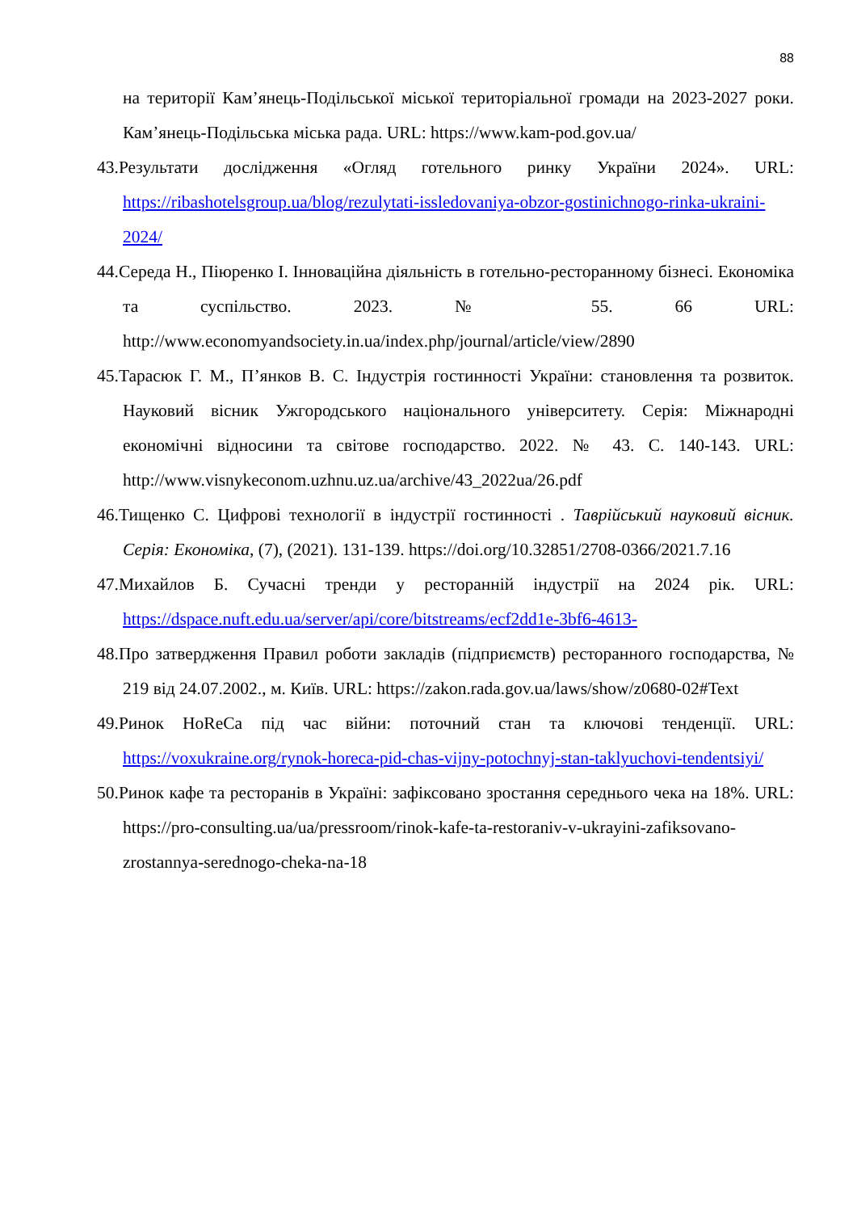88
на території Кам’янець-Подільської міської територіальної громади на 2023-2027 роки. Кам’янець-Подільська міська рада. URL: https://www.kam-pod.gov.ua/
43.Результати дослідження «Огляд готельного ринку України 2024». URL: https://ribashotelsgroup.ua/blog/rezulytati-issledovaniya-obzor-gostinichnogo-rinka-ukraini-2024/
44.Середа Н., Піюренко І. Інноваційна діяльність в готельно-ресторанному бізнесі. Економіка та суспільство. 2023. № 55. 66 URL: http://www.economyandsociety.in.ua/index.php/journal/article/view/2890
45.Тарасюк Г. М., П’янков В. С. Індустрія гостинності України: становлення та розвиток. Науковий вісник Ужгородського національного університету. Серія: Міжнародні економічні відносини та світове господарство. 2022. № 43. С. 140-143. URL: http://www.visnykeconom.uzhnu.uz.ua/archive/43_2022ua/26.pdf
46.Тищенко С. Цифрові технології в індустрії гостинності . Таврійський науковий вісник. Серія: Економіка, (7), (2021). 131-139. https://doi.org/10.32851/2708-0366/2021.7.16
47.Михайлов Б. Сучасні тренди у ресторанній індустрії на 2024 рік. URL: https://dspace.nuft.edu.ua/server/api/core/bitstreams/ecf2dd1e-3bf6-4613-
48.Про затвердження Правил роботи закладів (підприємств) ресторанного господарства, № 219 від 24.07.2002., м. Київ. URL: https://zakon.rada.gov.ua/laws/show/z0680-02#Text
49.Ринок HoReCa під час війни: поточний стан та ключові тенденції. URL: https://voxukraine.org/rynok-horeca-pid-chas-vijny-potochnyj-stan-taklyuchovi-tendentsiyi/
50.Ринок кафе та ресторанів в Україні: зафіксовано зростання середнього чека на 18%. URL: https://pro-consulting.ua/ua/pressroom/rinok-kafe-ta-restoraniv-v-ukrayini-zafiksovano-zrostannya-serednogo-cheka-na-18